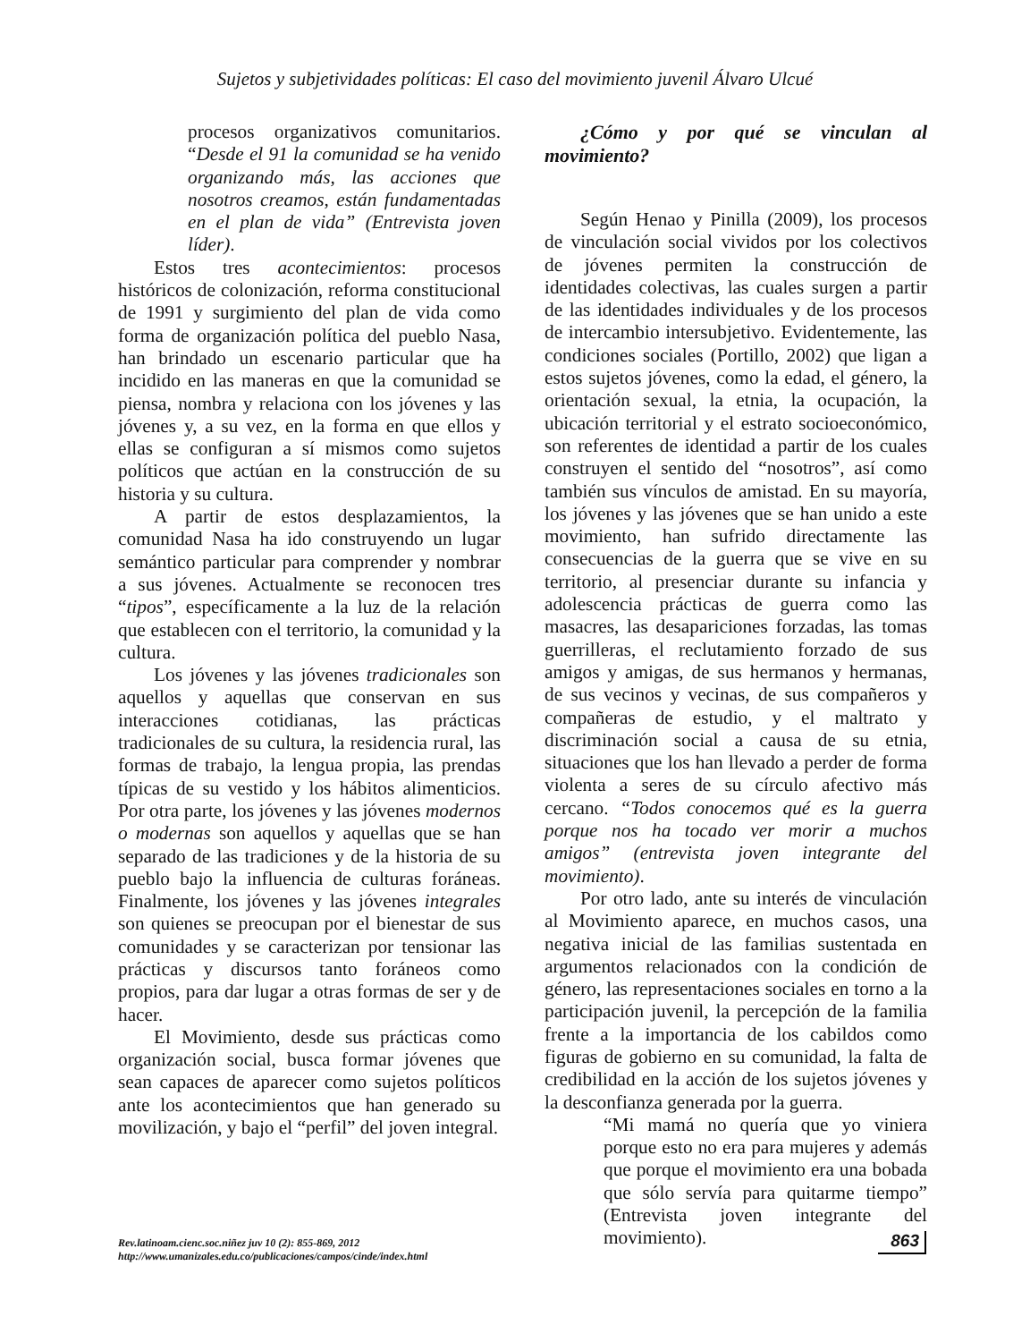Sujetos y subjetividades políticas: El caso del movimiento juvenil Álvaro Ulcué
procesos organizativos comunitarios. “Desde el 91 la comunidad se ha venido organizando más, las acciones que nosotros creamos, están fundamentadas en el plan de vida” (Entrevista joven líder).
Estos tres acontecimientos: procesos históricos de colonización, reforma constitucional de 1991 y surgimiento del plan de vida como forma de organización política del pueblo Nasa, han brindado un escenario particular que ha incidido en las maneras en que la comunidad se piensa, nombra y relaciona con los jóvenes y las jóvenes y, a su vez, en la forma en que ellos y ellas se configuran a sí mismos como sujetos políticos que actúan en la construcción de su historia y su cultura.
A partir de estos desplazamientos, la comunidad Nasa ha ido construyendo un lugar semántico particular para comprender y nombrar a sus jóvenes. Actualmente se reconocen tres “tipos”, específicamente a la luz de la relación que establecen con el territorio, la comunidad y la cultura.
Los jóvenes y las jóvenes tradicionales son aquellos y aquellas que conservan en sus interacciones cotidianas, las prácticas tradicionales de su cultura, la residencia rural, las formas de trabajo, la lengua propia, las prendas típicas de su vestido y los hábitos alimenticios. Por otra parte, los jóvenes y las jóvenes modernos o modernas son aquellos y aquellas que se han separado de las tradiciones y de la historia de su pueblo bajo la influencia de culturas foráneas. Finalmente, los jóvenes y las jóvenes integrales son quienes se preocupan por el bienestar de sus comunidades y se caracterizan por tensionar las prácticas y discursos tanto foráneos como propios, para dar lugar a otras formas de ser y de hacer.
El Movimiento, desde sus prácticas como organización social, busca formar jóvenes que sean capaces de aparecer como sujetos políticos ante los acontecimientos que han generado su movilización, y bajo el “perfil” del joven integral.
¿Cómo y por qué se vinculan al movimiento?
Según Henao y Pinilla (2009), los procesos de vinculación social vividos por los colectivos de jóvenes permiten la construcción de identidades colectivas, las cuales surgen a partir de las identidades individuales y de los procesos de intercambio intersubjetivo. Evidentemente, las condiciones sociales (Portillo, 2002) que ligan a estos sujetos jóvenes, como la edad, el género, la orientación sexual, la etnia, la ocupación, la ubicación territorial y el estrato socioeconómico, son referentes de identidad a partir de los cuales construyen el sentido del “nosotros”, así como también sus vínculos de amistad. En su mayoría, los jóvenes y las jóvenes que se han unido a este movimiento, han sufrido directamente las consecuencias de la guerra que se vive en su territorio, al presenciar durante su infancia y adolescencia prácticas de guerra como las masacres, las desapariciones forzadas, las tomas guerrilleras, el reclutamiento forzado de sus amigos y amigas, de sus hermanos y hermanas, de sus vecinos y vecinas, de sus compañeros y compañeras de estudio, y el maltrato y discriminación social a causa de su etnia, situaciones que los han llevado a perder de forma violenta a seres de su círculo afectivo más cercano. “Todos conocemos qué es la guerra porque nos ha tocado ver morir a muchos amigos” (entrevista joven integrante del movimiento).
Por otro lado, ante su interés de vinculación al Movimiento aparece, en muchos casos, una negativa inicial de las familias sustentada en argumentos relacionados con la condición de género, las representaciones sociales en torno a la participación juvenil, la percepción de la familia frente a la importancia de los cabildos como figuras de gobierno en su comunidad, la falta de credibilidad en la acción de los sujetos jóvenes y la desconfianza generada por la guerra.
“Mi mamá no quería que yo viniera porque esto no era para mujeres y además que porque el movimiento era una bobada que sólo servía para quitarme tiempo” (Entrevista joven integrante del movimiento).
Rev.latinoam.cienc.soc.niñez juv 10 (2): 855-869, 2012
http://www.umanizales.edu.co/publicaciones/campos/cinde/index.html
863